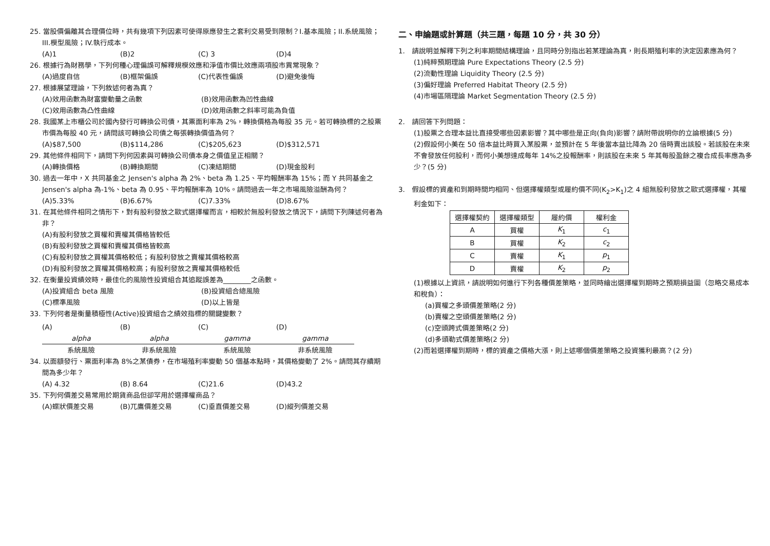25. 當股價偏離其合理價位時，共有幾項下列因素可使得原應發生之套利交易受到限制？I.基本風險；II.系統風險；III.模型風險；IV.執行成本。
(A)1 (B)2 (C) 3 (D)4
26. 根據行為財務學，下列何種心理偏誤可解釋規模效應和淨值市價比效應兩項股市異常現象？
(A)過度自信 (B)框架偏誤 (C)代表性偏誤 (D)避免後悔
27. 根據展望理論，下列敘述何者為真？
(A)效用函數為財富變動量之函數 (B)效用函數為凹性曲線
(C)效用函數為凸性曲線 (D)效用函數之斜率可能為負值
28. 我國某上市櫃公司於國內發行可轉換公司債，其票面利率為 2%，轉換價格為每股 35 元。若可轉換標的之股票市價為每股 40 元，請問該可轉換公司債之每張轉換價值為何？
(A)$87,500 (B)$114,286 (C)$205,623 (D)$312,571
29. 其他條件相同下，請問下列何因素與可轉換公司債本身之價值呈正相關？
(A)轉換價格 (B)轉換期間 (C)凍結期間 (D)現金股利
30. 過去一年中，X 共同基金之 Jensen's alpha 為 2%、beta 為 1.25、平均報酬率為 15%；而 Y 共同基金之 Jensen's alpha 為-1%、beta 為 0.95、平均報酬率為 10%。請問過去一年之市場風險溢酬為何？
(A)5.33% (B)6.67% (C)7.33% (D)8.67%
31. 在其他條件相同之情形下，對有股利發放之歐式選擇權而言，相較於無股利發放之情況下，請問下列陳述何者為非？
(A)有股利發放之買權和賣權其價格皆較低
(B)有股利發放之買權和賣權其價格皆較高
(C)有股利發放之買權其價格較低；有股利發放之賣權其價格較高
(D)有股利發放之買權其價格較高；有股利發放之賣權其價格較低
32. 在衡量投資績效時，最佳化的風險性投資組合其追蹤誤差為________之函數。
(A)投資組合 beta 風險 (B)投資組合總風險
(C)標準風險 (D)以上皆是
33. 下列何者是衡量積極性(Active)投資組合之績效指標的關鍵變數？
(A) alpha 系統風險 (B) alpha 非系統風險 (C) gamma 系統風險 (D) gamma 非系統風險
34. 以面額發行、票面利率為 8%之某債券，在市場殖利率變動 50 個基本點時，其價格變動了 2%。請問其存續期間為多少年？
(A) 4.32 (B) 8.64 (C)21.6 (D)43.2
35. 下列何價差交易常用於期貨商品但卻罕用於選擇權商品？
(A)蝶狀價差交易 (B)兀鷹價差交易 (C)垂直價差交易 (D)縱列價差交易
二、申論題或計算題（共三題，每題 10 分，共 30 分）
1.　請說明並解釋下列之利率期間結構理論，且同時分別指出若某理論為真，則長期殖利率的決定因素應為何？
(1)純粹預期理論 Pure Expectations Theory (2.5 分)
(2)流動性理論 Liquidity Theory (2.5 分)
(3)偏好理論 Preferred Habitat Theory (2.5 分)
(4)市場區隔理論 Market Segmentation Theory (2.5 分)
2.　請回答下列問題：
(1)股票之合理本益比直接受哪些因素影響？其中哪些是正向(負向)影響？請附帶說明你的立論根據(5 分)
(2)假設何小美在 50 倍本益比時買入某股票，並預計在 5 年後當本益比降為 20 倍時賣出該股。若該股在未來不會發放任何股利，而何小美想達成每年 14%之投報酬率，則該股在未來 5 年其每股盈餘之複合成長率應為多少？(5 分)
3.　假設標的資產和到期時間均相同、但選擇權類型或履約價不同(K<sub>2</sub>>K<sub>1</sub>)之 4 組無股利發放之歐式選擇權，其權利金如下：
| 選擇權契約 | 選擇權類型 | 履約價 | 權利金 |
| --- | --- | --- | --- |
| A | 買權 | K<sub>1</sub> | c<sub>1</sub> |
| B | 買權 | K<sub>2</sub> | c<sub>2</sub> |
| C | 賣權 | K<sub>1</sub> | p<sub>1</sub> |
| D | 賣權 | K<sub>2</sub> | p<sub>2</sub> |
(1)根據以上資訊，請說明如何進行下列各種價差策略，並同時繪出選擇權到期時之預期損益圖（忽略交易成本和稅負）：
(a)買權之多頭價差策略(2 分)
(b)賣權之空頭價差策略(2 分)
(c)空頭跨式價差策略(2 分)
(d)多頭勒式價差策略(2 分)
(2)而若選擇權到期時，標的資產之價格大漲，則上述哪個價差策略之投資獲利最高？(2 分)